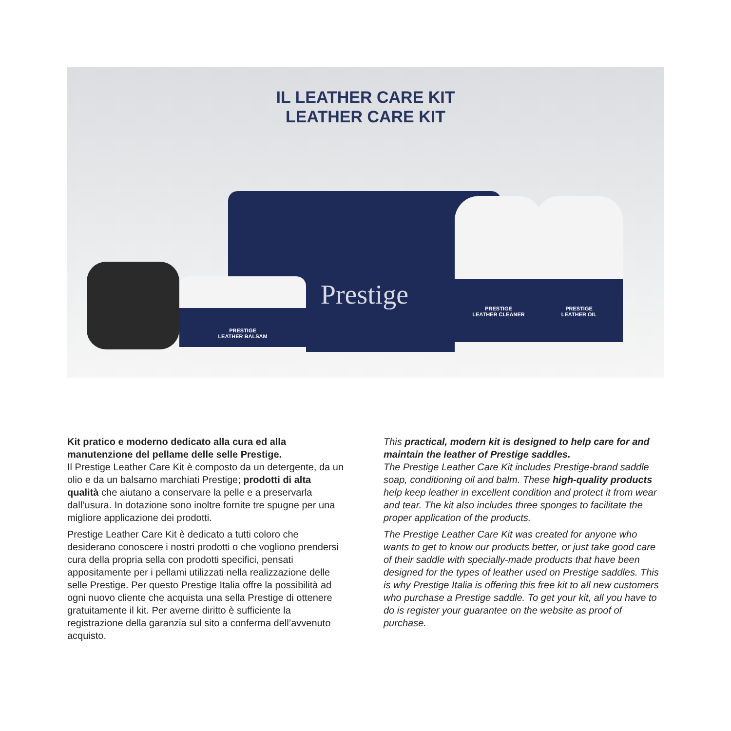IL LEATHER CARE KIT
LEATHER CARE KIT
Prestige
PRESTIGE
LEATHER BALSAM
PRESTIGE
LEATHER CLEANER
PRESTIGE
LEATHER OIL
Kit pratico e moderno dedicato alla cura ed alla manutenzione del pellame delle selle Prestige.
Il Prestige Leather Care Kit è composto da un detergente, da un olio e da un balsamo marchiati Prestige; prodotti di alta qualità che aiutano a conservare la pelle e a preservarla dall’usura. In dotazione sono inoltre fornite tre spugne per una migliore applicazione dei prodotti.
Prestige Leather Care Kit è dedicato a tutti coloro che desiderano conoscere i nostri prodotti o che vogliono prendersi cura della propria sella con prodotti specifici, pensati appositamente per i pellami utilizzati nella realizzazione delle selle Prestige. Per questo Prestige Italia offre la possibilità ad ogni nuovo cliente che acquista una sella Prestige di ottenere gratuitamente il kit. Per averne diritto è sufficiente la registrazione della garanzia sul sito a conferma dell’avvenuto acquisto.
This practical, modern kit is designed to help care for and maintain the leather of Prestige saddles.
The Prestige Leather Care Kit includes Prestige-brand saddle soap, conditioning oil and balm. These high-quality products help keep leather in excellent condition and protect it from wear and tear. The kit also includes three sponges to facilitate the proper application of the products.
The Prestige Leather Care Kit was created for anyone who wants to get to know our products better, or just take good care of their saddle with specially-made products that have been designed for the types of leather used on Prestige saddles. This is why Prestige Italia is offering this free kit to all new customers who purchase a Prestige saddle. To get your kit, all you have to do is register your guarantee on the website as proof of purchase.